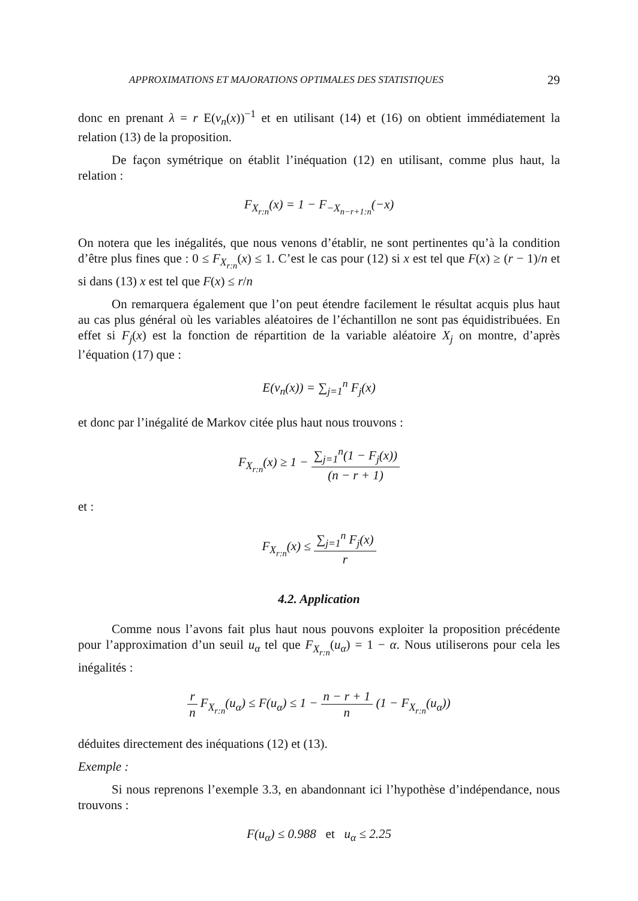APPROXIMATIONS ET MAJORATIONS OPTIMALES DES STATISTIQUES 29
donc en prenant λ = r E(ν<sub>n</sub>(x))<sup>−1</sup> et en utilisant (14) et (16) on obtient immédiatement la relation (13) de la proposition.
De façon symétrique on établit l’inéquation (12) en utilisant, comme plus haut, la relation :
F<sub>X<sub>r:n</sub></sub>(x) = 1 − F<sub>−X<sub>n−r+1:n</sub></sub>(−x)
On notera que les inégalités, que nous venons d’établir, ne sont pertinentes qu’à la condition d’être plus fines que : 0 ≤ F<sub>X<sub>r:n</sub></sub>(x) ≤ 1. C’est le cas pour (12) si x est tel que F(x) ≥ (r − 1)/n et si dans (13) x est tel que F(x) ≤ r/n
On remarquera également que l’on peut étendre facilement le résultat acquis plus haut au cas plus général où les variables aléatoires de l’échantillon ne sont pas équidistribuées. En effet si F<sub>j</sub>(x) est la fonction de répartition de la variable aléatoire X<sub>j</sub> on montre, d’après l’équation (17) que :
E(ν<sub>n</sub>(x)) = ∑<sub>j=1</sub><sup>n</sup> F<sub>j</sub>(x)
et donc par l’inégalité de Markov citée plus haut nous trouvons :
F<sub>X<sub>r:n</sub></sub>(x) ≥ 1 − ∑<sub>j=1</sub><sup>n</sup>(1 − F<sub>j</sub>(x)) (n − r + 1)
et :
F<sub>X<sub>r:n</sub></sub>(x) ≤ ∑<sub>j=1</sub><sup>n</sup> F<sub>j</sub>(x) r
4.2. Application
Comme nous l’avons fait plus haut nous pouvons exploiter la proposition précédente pour l’approximation d’un seuil u<sub>α</sub> tel que F<sub>X<sub>r:n</sub></sub>(u<sub>α</sub>) = 1 − α. Nous utiliserons pour cela les inégalités :
r n F<sub>X<sub>r:n</sub></sub>(u<sub>α</sub>) ≤ F(u<sub>α</sub>) ≤ 1 − n − r + 1 n (1 − F<sub>X<sub>r:n</sub></sub>(u<sub>α</sub>))
déduites directement des inéquations (12) et (13).
Exemple :
Si nous reprenons l’exemple 3.3, en abandonnant ici l’hypothèse d’indépendance, nous trouvons :
F(u<sub>α</sub>) ≤ 0.988 et u<sub>α</sub> ≤ 2.25